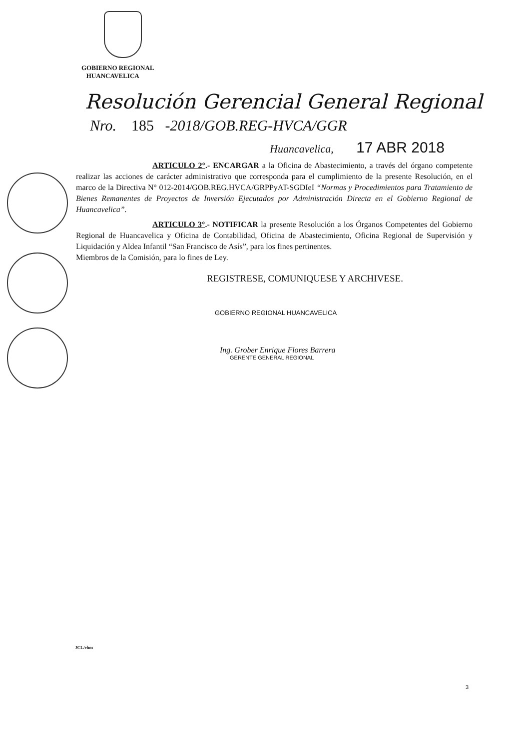GOBIERNO REGIONAL
HUANCAVELICA
Resolución Gerencial General Regional
Nro. 185 -2018/GOB.REG-HVCA/GGR
Huancavelica, 17 ABR 2018
ARTICULO 2°.- ENCARGAR a la Oficina de Abastecimiento, a través del órgano competente realizar las acciones de carácter administrativo que corresponda para el cumplimiento de la presente Resolución, en el marco de la Directiva N° 012-2014/GOB.REG.HVCA/GRPPyAT-SGDIeI “Normas y Procedimientos para Tratamiento de Bienes Remanentes de Proyectos de Inversión Ejecutados por Administración Directa en el Gobierno Regional de Huancavelica”.
ARTICULO 3°.- NOTIFICAR la presente Resolución a los Órganos Competentes del Gobierno Regional de Huancavelica y Oficina de Contabilidad, Oficina de Abastecimiento, Oficina Regional de Supervisión y Liquidación y Aldea Infantil “San Francisco de Asís”, para los fines pertinentes.
Miembros de la Comisión, para lo fines de Ley.
REGISTRESE, COMUNIQUESE Y ARCHIVESE.
GOBIERNO REGIONAL HUANCAVELICA
Ing. Grober Enrique Flores Barrera
GERENTE GENERAL REGIONAL
JCL/ehm
3